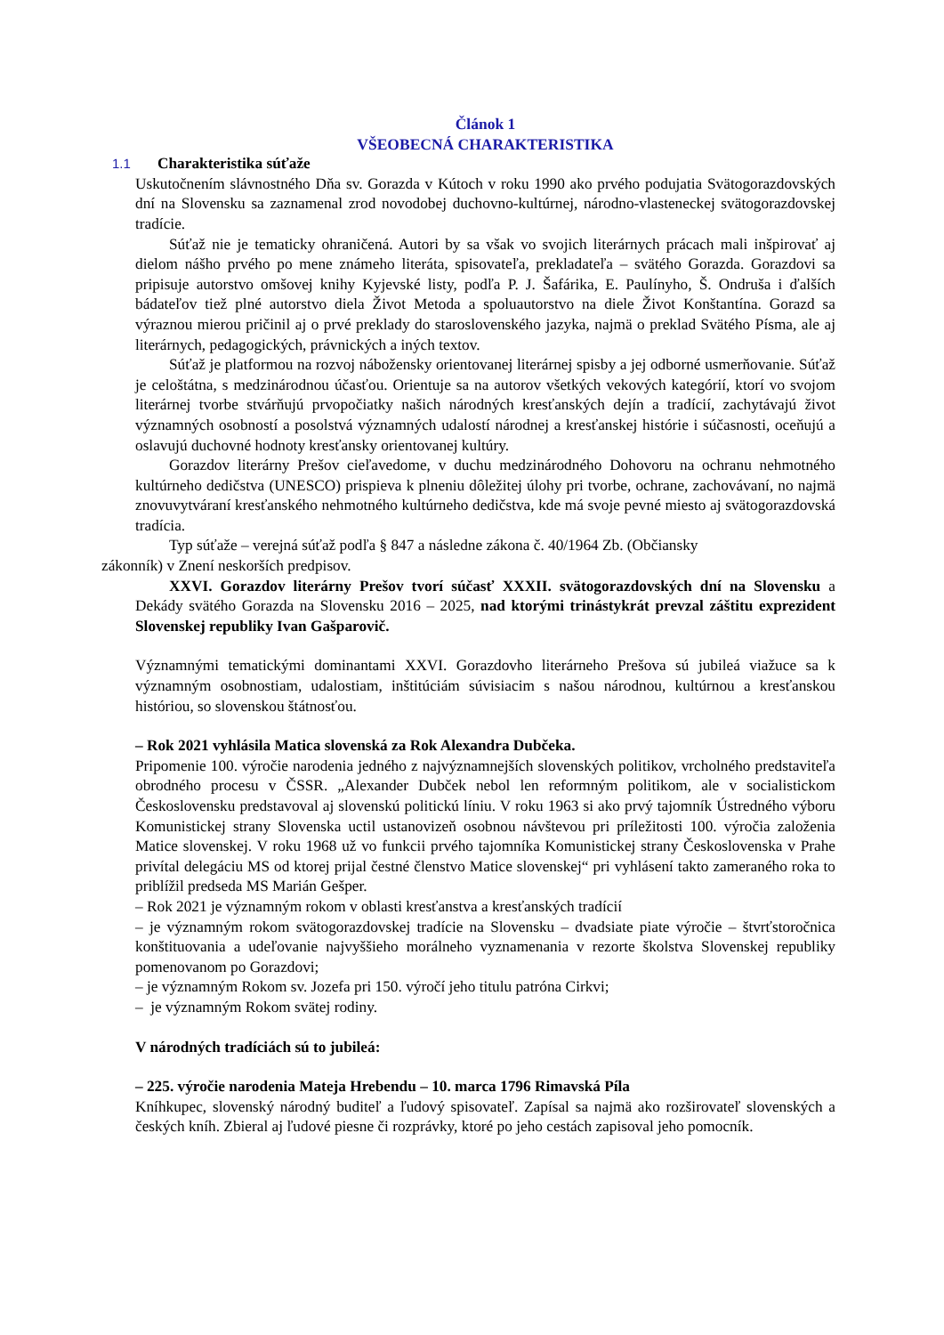Článok 1
VŠEOBECNÁ CHARAKTERISTIKA
1.1 Charakteristika súťaže
Uskutočnením slávnostného Dňa sv. Gorazda v Kútoch v roku 1990 ako prvého podujatia Svätogorazdovských dní na Slovensku sa zaznamenal zrod novodobej duchovno-kultúrnej, národno-vlasteneckej svätogorazdovskej tradície.
Súťaž nie je tematicky ohraničená. Autori by sa však vo svojich literárnych prácach mali inšpirovať aj dielom nášho prvého po mene známeho literáta, spisovateľa, prekladateľa – svätého Gorazda. Gorazdovi sa pripisuje autorstvo omšovej knihy Kyjevské listy, podľa P. J. Šafárika, E. Paulínyho, Š. Ondruša i ďalších bádateľov tiež plné autorstvo diela Život Metoda a spoluautorstvo na diele Život Konštantína. Gorazd sa výraznou mierou pričinil aj o prvé preklady do staroslovenského jazyka, najmä o preklad Svätého Písma, ale aj literárnych, pedagogických, právnických a iných textov.
Súťaž je platformou na rozvoj nábožensky orientovanej literárnej spisby a jej odborné usmerňovanie. Súťaž je celoštátna, s medzinárodnou účasťou. Orientuje sa na autorov všetkých vekových kategórií, ktorí vo svojom literárnej tvorbe stvárňujú prvopočiatky našich národných kresťanských dejín a tradícií, zachytávajú život významných osobností a posolstvá významných udalostí národnej a kresťanskej histórie i súčasnosti, oceňujú a oslavujú duchovné hodnoty kresťansky orientovanej kultúry.
Gorazdov literárny Prešov cieľavedome, v duchu medzinárodného Dohovoru na ochranu nehmotného kultúrneho dedičstva (UNESCO) prispieva k plneniu dôležitej úlohy pri tvorbe, ochrane, zachovávaní, no najmä znovuvytváraní kresťanského nehmotného kultúrneho dedičstva, kde má svoje pevné miesto aj svätogorazdovská tradícia.
Typ súťaže – verejná súťaž podľa § 847 a následne zákona č. 40/1964 Zb. (Občiansky
zákonník) v Znení neskorších predpisov.
XXVI. Gorazdov literárny Prešov tvorí súčasť XXXII. svätogorazdovských dní na Slovensku a Dekády svätého Gorazda na Slovensku 2016 – 2025, nad ktorými trinástykrát prevzal záštitu exprezident Slovenskej republiky Ivan Gašparovič.
Významnými tematickými dominantami XXVI. Gorazdovho literárneho Prešova sú jubileá viažuce sa k významným osobnostiam, udalostiam, inštitúciám súvisiacim s našou národnou, kultúrnou a kresťanskou históriou, so slovenskou štátnosťou.
– Rok 2021 vyhlásila Matica slovenská za Rok Alexandra Dubčeka.
Pripomenie 100. výročie narodenia jedného z najvýznamnejších slovenských politikov, vrcholného predstaviteľa obrodného procesu v ČSSR. „Alexander Dubček nebol len reformným politikom, ale v socialistickom Československu predstavoval aj slovenskú politickú líniu. V roku 1963 si ako prvý tajomník Ústredného výboru Komunistickej strany Slovenska uctil ustanovizeň osobnou návštevou pri príležitosti 100. výročia založenia Matice slovenskej. V roku 1968 už vo funkcii prvého tajomníka Komunistickej strany Československa v Prahe privítal delegáciu MS od ktorej prijal čestné členstvo Matice slovenskej“ pri vyhlásení takto zameraného roka to priblížil predseda MS Marián Gešper.
– Rok 2021 je významným rokom v oblasti kresťanstva a kresťanských tradícií
– je významným rokom svätogorazdovskej tradície na Slovensku – dvadsiate piate výročie – štvrťstoročnica konštituovania a udeľovanie najvyššieho morálneho vyznamenania v rezorte školstva Slovenskej republiky pomenovanom po Gorazdovi;
– je významným Rokom sv. Jozefa pri 150. výročí jeho titulu patróna Cirkvi;
– je významným Rokom svätej rodiny.
V národných tradíciách sú to jubileá:
– 225. výročie narodenia Mateja Hrebendu – 10. marca 1796 Rimavská Píla
Kníhkupec, slovenský národný buditeľ a ľudový spisovateľ. Zapísal sa najmä ako rozširovateľ slovenských a českých kníh. Zbieral aj ľudové piesne či rozprávky, ktoré po jeho cestách zapisoval jeho pomocník.